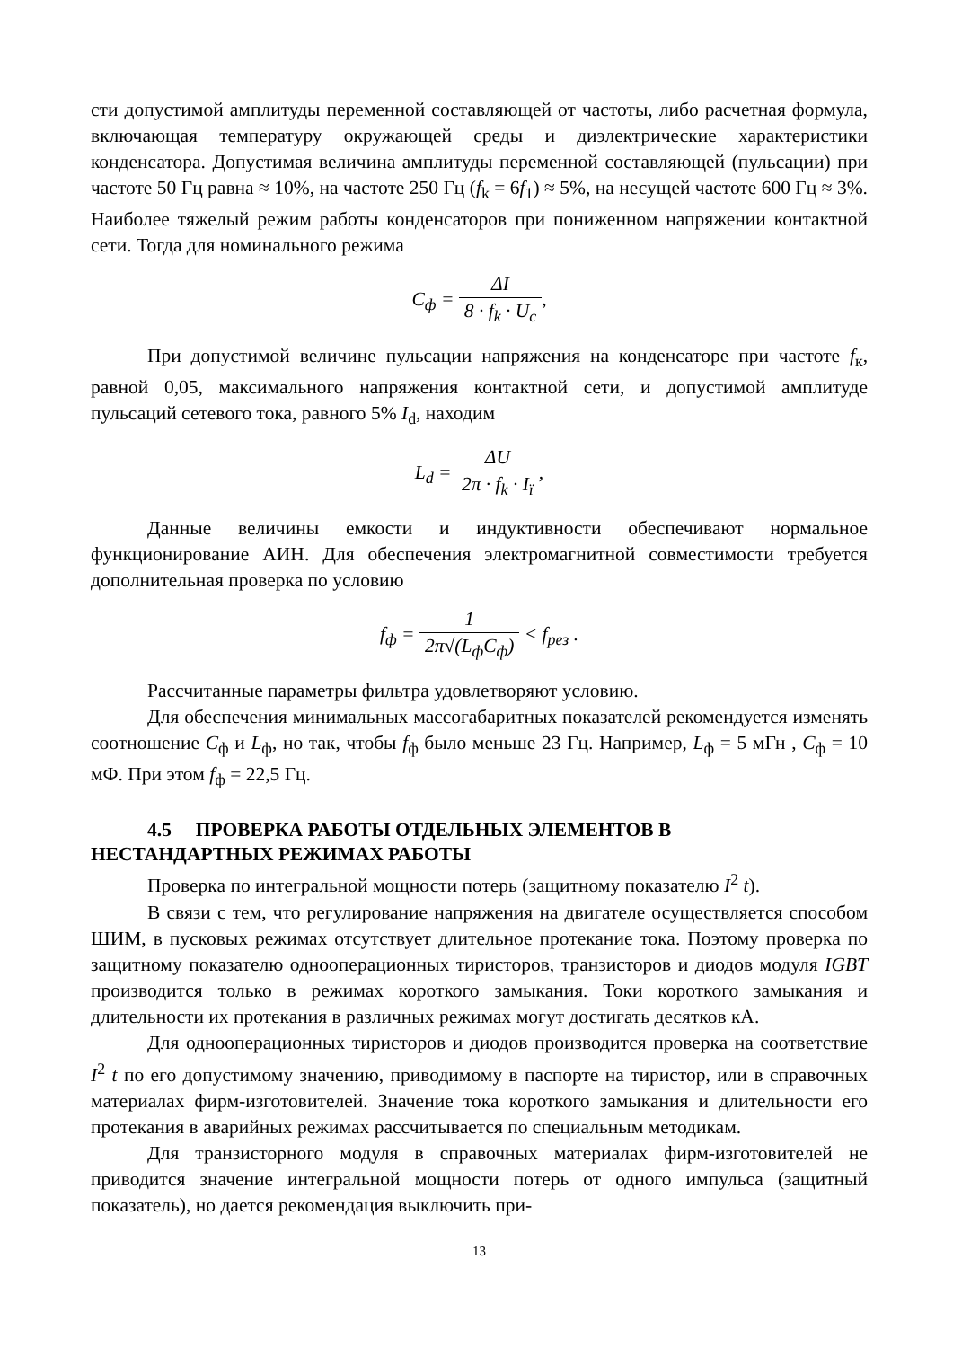сти допустимой амплитуды переменной составляющей от частоты, либо расчетная формула, включающая температуру окружающей среды и диэлектрические характеристики конденсатора. Допустимая величина амплитуды переменной составляющей (пульсации) при частоте 50 Гц равна ≈ 10%, на частоте 250 Гц (f<sub>k</sub> = 6f<sub>1</sub>) ≈ 5%, на несущей частоте 600 Гц ≈ 3%. Наиболее тяжелый режим работы конденсаторов при пониженном напряжении контактной сети. Тогда для номинального режима
C<sub>ф</sub> = ΔI 8 · f<sub>k</sub> · U<sub>c</sub>,
При допустимой величине пульсации напряжения на конденсаторе при частоте f<sub>к</sub>, равной 0,05, максимального напряжения контактной сети, и допустимой амплитуде пульсаций сетевого тока, равного 5% I<sub>d</sub>, находим
L<sub>d</sub> = ΔU 2π · f<sub>k</sub> · I<sub>ї</sub>,
Данные величины емкости и индуктивности обеспечивают нормальное функционирование АИН. Для обеспечения электромагнитной совместимости требуется дополнительная проверка по условию
f<sub>ф</sub> = 1 2π√(L<sub>ф</sub>C<sub>ф</sub>) < f<sub>рез</sub> .
Рассчитанные параметры фильтра удовлетворяют условию.
Для обеспечения минимальных массогабаритных показателей рекомендуется изменять соотношение C<sub>ф</sub> и L<sub>ф</sub>, но так, чтобы f<sub>ф</sub> было меньше 23 Гц. Например, L<sub>ф</sub> = 5 мГн , C<sub>ф</sub> = 10 мФ. При этом f<sub>ф</sub> = 22,5 Гц.
4.5 ПРОВЕРКА РАБОТЫ ОТДЕЛЬНЫХ ЭЛЕМЕНТОВ В
НЕСТАНДАРТНЫХ РЕЖИМАХ РАБОТЫ
Проверка по интегральной мощности потерь (защитному показателю I<sup>2</sup> t).
В связи с тем, что регулирование напряжения на двигателе осуществляется способом ШИМ, в пусковых режимах отсутствует длительное протекание тока. Поэтому проверка по защитному показателю однооперационных тиристоров, транзисторов и диодов модуля IGBT производится только в режимах короткого замыкания. Токи короткого замыкания и длительности их протекания в различных режимах могут достигать десятков кА.
Для однооперационных тиристоров и диодов производится проверка на соответствие I<sup>2</sup> t по его допустимому значению, приводимому в паспорте на тиристор, или в справочных материалах фирм-изготовителей. Значение тока короткого замыкания и длительности его протекания в аварийных режимах рассчитывается по специальным методикам.
Для транзисторного модуля в справочных материалах фирм-изготовителей не приводится значение интегральной мощности потерь от одного импульса (защитный показатель), но дается рекомендация выключить при-
13